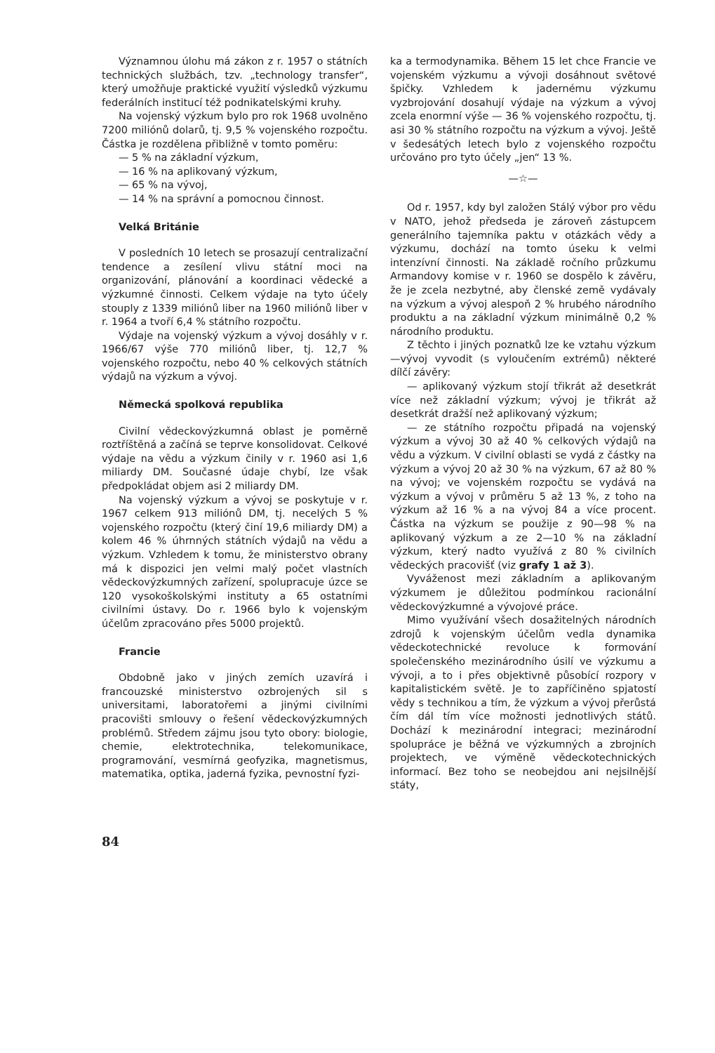Významnou úlohu má zákon z r. 1957 o státních technických službách, tzv. „technology transfer“, který umožňuje praktické využití výsledků výzkumu federálních institucí též podnikatelskými kruhy.
Na vojenský výzkum bylo pro rok 1968 uvolněno 7200 miliónů dolarů, tj. 9,5 % vojenského rozpočtu. Částka je rozdělena přibližně v tomto poměru:
— 5 % na základní výzkum,
— 16 % na aplikovaný výzkum,
— 65 % na vývoj,
— 14 % na správní a pomocnou činnost.
Velká Británie
V posledních 10 letech se prosazují centralizační tendence a zesílení vlivu státní moci na organizování, plánování a koordinaci vědecké a výzkumné činnosti. Celkem výdaje na tyto účely stouply z 1339 miliónů liber na 1960 miliónů liber v r. 1964 a tvoří 6,4 % státního rozpočtu.
Výdaje na vojenský výzkum a vývoj dosáhly v r. 1966/67 výše 770 miliónů liber, tj. 12,7 % vojenského rozpočtu, nebo 40 % celkových státních výdajů na výzkum a vývoj.
Německá spolková republika
Civilní vědeckovýzkumná oblast je poměrně roztříštěná a začíná se teprve konsolidovat. Celkové výdaje na vědu a výzkum činily v r. 1960 asi 1,6 miliardy DM. Současné údaje chybí, lze však předpokládat objem asi 2 miliardy DM.
Na vojenský výzkum a vývoj se poskytuje v r. 1967 celkem 913 miliónů DM, tj. necelých 5 % vojenského rozpočtu (který činí 19,6 miliardy DM) a kolem 46 % úhrnných státních výdajů na vědu a výzkum. Vzhledem k tomu, že ministerstvo obrany má k dispozici jen velmi malý počet vlastních vědeckovýzkumných zařízení, spolupracuje úzce se 120 vysokoškolskými instituty a 65 ostatními civilními ústavy. Do r. 1966 bylo k vojenským účelům zpracováno přes 5000 projektů.
Francie
Obdobně jako v jiných zemích uzavírá i francouzské ministerstvo ozbrojených sil s universitami, laboratořemi a jinými civilními pracovišti smlouvy o řešení vědeckovýzkumných problémů. Středem zájmu jsou tyto obory: biologie, chemie, elektrotechnika, telekomunikace, programování, vesmírná geofyzika, magnetismus, matematika, optika, jaderná fyzika, pevnostní fyzi-
ka a termodynamika. Během 15 let chce Francie ve vojenském výzkumu a vývoji dosáhnout světové špičky. Vzhledem k jadernému výzkumu vyzbrojování dosahují výdaje na výzkum a vývoj zcela enormní výše — 36 % vojenského rozpočtu, tj. asi 30 % státního rozpočtu na výzkum a vývoj. Ještě v šedesátých letech bylo z vojenského rozpočtu určováno pro tyto účely „jen“ 13 %.
—☆—
Od r. 1957, kdy byl založen Stálý výbor pro vědu v NATO, jehož předseda je zároveň zástupcem generálního tajemníka paktu v otázkách vědy a výzkumu, dochází na tomto úseku k velmi intenzívní činnosti. Na základě ročního průzkumu Armandovy komise v r. 1960 se dospělo k závěru, že je zcela nezbytné, aby členské země vydávaly na výzkum a vývoj alespoň 2 % hrubého národního produktu a na základní výzkum minimálně 0,2 % národního produktu.
Z těchto i jiných poznatků lze ke vztahu výzkum—vývoj vyvodit (s vyloučením extrémů) některé dílčí závěry:
— aplikovaný výzkum stojí třikrát až desetkrát více než základní výzkum; vývoj je třikrát až desetkrát dražší než aplikovaný výzkum;
— ze státního rozpočtu připadá na vojenský výzkum a vývoj 30 až 40 % celkových výdajů na vědu a výzkum. V civilní oblasti se vydá z částky na výzkum a vývoj 20 až 30 % na výzkum, 67 až 80 % na vývoj; ve vojenském rozpočtu se vydává na výzkum a vývoj v průměru 5 až 13 %, z toho na výzkum až 16 % a na vývoj 84 a více procent. Částka na výzkum se použije z 90—98 % na aplikovaný výzkum a ze 2—10 % na základní výzkum, který nadto využívá z 80 % civilních vědeckých pracovišť (viz grafy 1 až 3).
Vyváženost mezi základním a aplikovaným výzkumem je důležitou podmínkou racionální vědeckovýzkumné a vývojové práce.
Mimo využívání všech dosažitelných národních zdrojů k vojenským účelům vedla dynamika vědeckotechnické revoluce k formování společenského mezinárodního úsilí ve výzkumu a vývoji, a to i přes objektivně působící rozpory v kapitalistickém světě. Je to zapříčiněno spjatostí vědy s technikou a tím, že výzkum a vývoj přerůstá čím dál tím více možnosti jednotlivých států. Dochází k mezinárodní integraci; mezinárodní spolupráce je běžná ve výzkumných a zbrojních projektech, ve výměně vědeckotechnických informací. Bez toho se neobejdou ani nejsilnější státy,
84